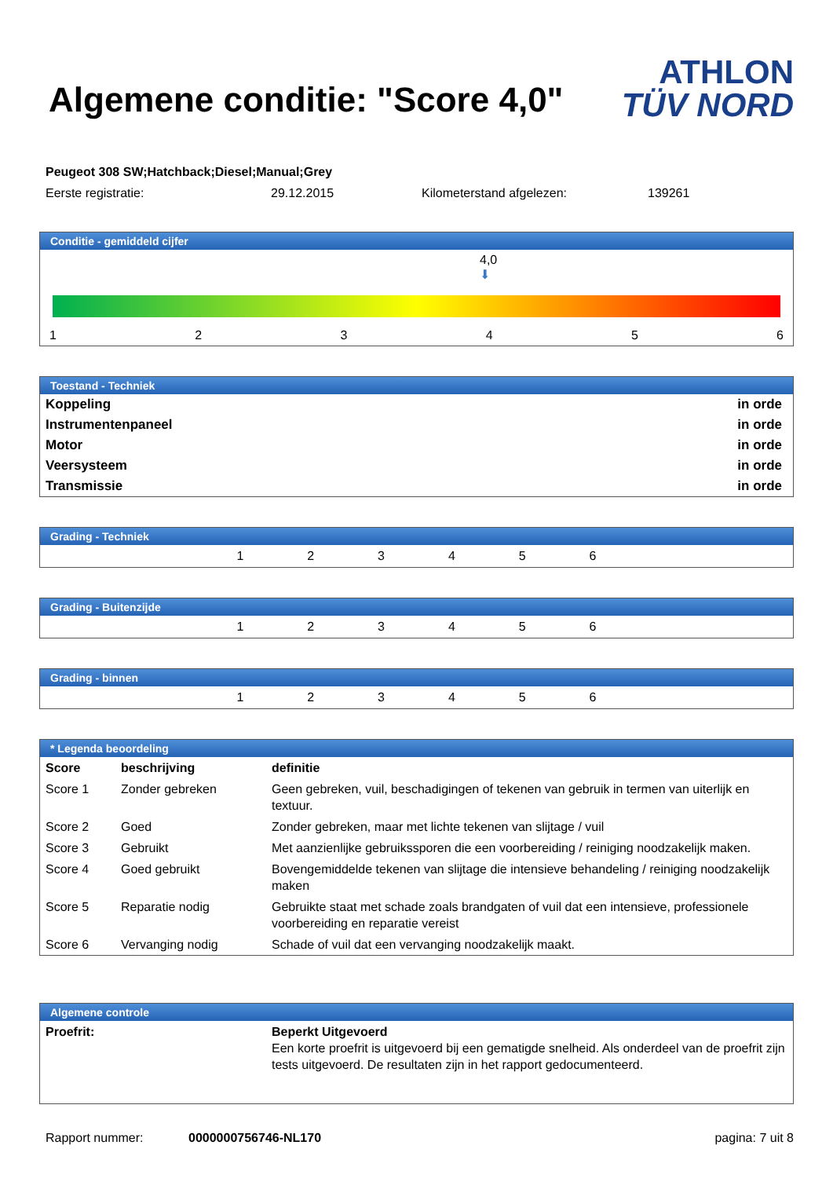Algemene conditie: "Score 4,0"
ATHLON
TÜV NORD
Peugeot 308 SW;Hatchback;Diesel;Manual;Grey
Eerste registratie: 29.12.2015 Kilometerstand afgelezen: 139261
Conditie - gemiddeld cijfer
4,0
⬇
123456
Toestand - Techniek
| Koppeling | in orde |
| Instrumentenpaneel | in orde |
| Motor | in orde |
| Veersysteem | in orde |
| Transmissie | in orde |
Grading - Techniek
| | 1 | 2 | 3 | 4 | 5 | 6 | |
Grading - Buitenzijde
| | 1 | 2 | 3 | 4 | 5 | 6 | |
Grading - binnen
| | 1 | 2 | 3 | 4 | 5 | 6 | |
* Legenda beoordeling
| Score | beschrijving | definitie |
| --- | --- | --- |
| Score 1 | Zonder gebreken | Geen gebreken, vuil, beschadigingen of tekenen van gebruik in termen van uiterlijk en textuur. |
| Score 2 | Goed | Zonder gebreken, maar met lichte tekenen van slijtage / vuil |
| Score 3 | Gebruikt | Met aanzienlijke gebruikssporen die een voorbereiding / reiniging noodzakelijk maken. |
| Score 4 | Goed gebruikt | Bovengemiddelde tekenen van slijtage die intensieve behandeling / reiniging noodzakelijk maken |
| Score 5 | Reparatie nodig | Gebruikte staat met schade zoals brandgaten of vuil dat een intensieve, professionele voorbereiding en reparatie vereist |
| Score 6 | Vervanging nodig | Schade of vuil dat een vervanging noodzakelijk maakt. |
Algemene controle
| Proefrit: | Beperkt Uitgevoerd Een korte proefrit is uitgevoerd bij een gematigde snelheid. Als onderdeel van de proefrit zijn tests uitgevoerd. De resultaten zijn in het rapport gedocumenteerd. |
Rapport nummer: 0000000756746-NL170 pagina: 7 uit 8